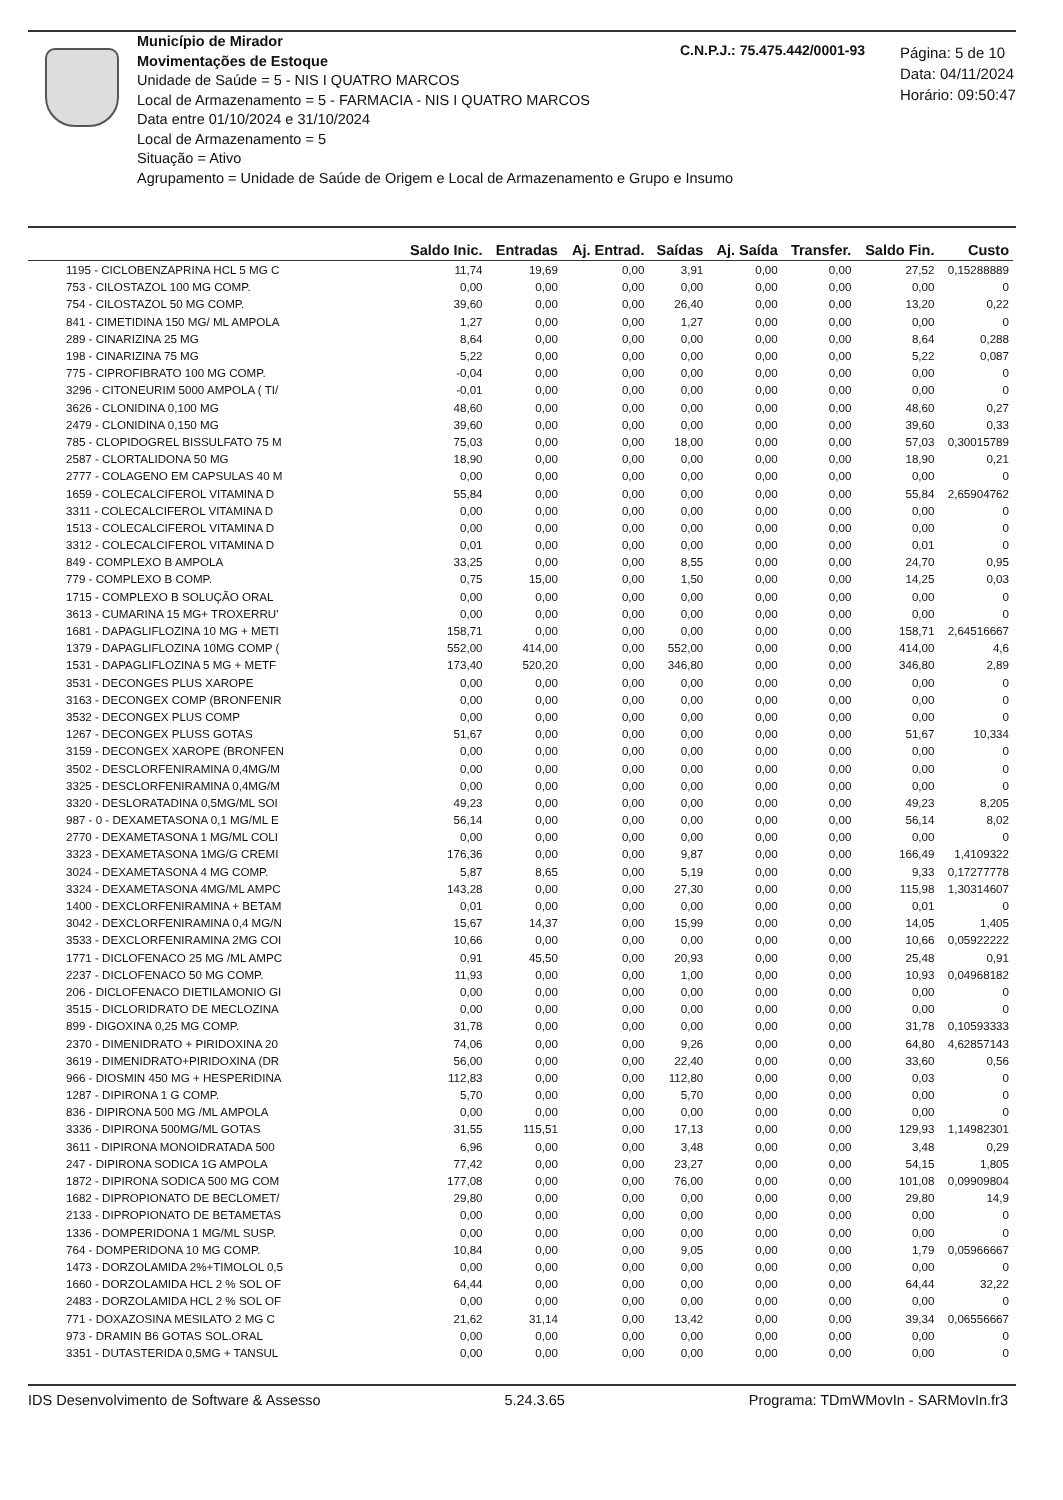Município de Mirador
Movimentações de Estoque
Unidade de Saúde = 5 - NIS I QUATRO MARCOS
Local de Armazenamento = 5 - FARMACIA - NIS I QUATRO MARCOS
Data entre 01/10/2024 e 31/10/2024
Local de Armazenamento = 5
Situação = Ativo
Agrupamento = Unidade de Saúde de Origem e Local de Armazenamento e Grupo e Insumo
C.N.P.J.: 75.475.442/0001-93
Página: 5 de 10
Data: 04/11/2024
Horário: 09:50:47
| | Saldo Inic. | Entradas | Aj. Entrad. | Saídas | Aj. Saída | Transfer. | Saldo Fin. | Custo |
| --- | --- | --- | --- | --- | --- | --- | --- | --- |
| 1195 - CICLOBENZAPRINA HCL 5 MG C | 11,74 | 19,69 | 0,00 | 3,91 | 0,00 | 0,00 | 27,52 | 0,15288889 |
| 753 - CILOSTAZOL 100 MG COMP. | 0,00 | 0,00 | 0,00 | 0,00 | 0,00 | 0,00 | 0,00 | 0 |
| 754 - CILOSTAZOL 50 MG COMP. | 39,60 | 0,00 | 0,00 | 26,40 | 0,00 | 0,00 | 13,20 | 0,22 |
| 841 - CIMETIDINA 150 MG/ ML AMPOLA | 1,27 | 0,00 | 0,00 | 1,27 | 0,00 | 0,00 | 0,00 | 0 |
| 289 - CINARIZINA 25 MG | 8,64 | 0,00 | 0,00 | 0,00 | 0,00 | 0,00 | 8,64 | 0,288 |
| 198 - CINARIZINA 75 MG | 5,22 | 0,00 | 0,00 | 0,00 | 0,00 | 0,00 | 5,22 | 0,087 |
| 775 - CIPROFIBRATO 100 MG COMP. | -0,04 | 0,00 | 0,00 | 0,00 | 0,00 | 0,00 | 0,00 | 0 |
| 3296 - CITONEURIM 5000 AMPOLA ( TI/ | -0,01 | 0,00 | 0,00 | 0,00 | 0,00 | 0,00 | 0,00 | 0 |
| 3626 - CLONIDINA 0,100 MG | 48,60 | 0,00 | 0,00 | 0,00 | 0,00 | 0,00 | 48,60 | 0,27 |
| 2479 - CLONIDINA 0,150 MG | 39,60 | 0,00 | 0,00 | 0,00 | 0,00 | 0,00 | 39,60 | 0,33 |
| 785 - CLOPIDOGREL BISSULFATO 75 M | 75,03 | 0,00 | 0,00 | 18,00 | 0,00 | 0,00 | 57,03 | 0,30015789 |
| 2587 - CLORTALIDONA 50 MG | 18,90 | 0,00 | 0,00 | 0,00 | 0,00 | 0,00 | 18,90 | 0,21 |
| 2777 - COLAGENO EM CAPSULAS 40 M | 0,00 | 0,00 | 0,00 | 0,00 | 0,00 | 0,00 | 0,00 | 0 |
| 1659 - COLECALCIFEROL VITAMINA D | 55,84 | 0,00 | 0,00 | 0,00 | 0,00 | 0,00 | 55,84 | 2,65904762 |
| 3311 - COLECALCIFEROL VITAMINA D | 0,00 | 0,00 | 0,00 | 0,00 | 0,00 | 0,00 | 0,00 | 0 |
| 1513 - COLECALCIFEROL VITAMINA D | 0,00 | 0,00 | 0,00 | 0,00 | 0,00 | 0,00 | 0,00 | 0 |
| 3312 - COLECALCIFEROL VITAMINA D | 0,01 | 0,00 | 0,00 | 0,00 | 0,00 | 0,00 | 0,01 | 0 |
| 849 - COMPLEXO B AMPOLA | 33,25 | 0,00 | 0,00 | 8,55 | 0,00 | 0,00 | 24,70 | 0,95 |
| 779 - COMPLEXO B COMP. | 0,75 | 15,00 | 0,00 | 1,50 | 0,00 | 0,00 | 14,25 | 0,03 |
| 1715 - COMPLEXO B SOLUÇÃO ORAL | 0,00 | 0,00 | 0,00 | 0,00 | 0,00 | 0,00 | 0,00 | 0 |
| 3613 - CUMARINA 15 MG+ TROXERRU' | 0,00 | 0,00 | 0,00 | 0,00 | 0,00 | 0,00 | 0,00 | 0 |
| 1681 - DAPAGLIFLOZINA 10 MG + METI | 158,71 | 0,00 | 0,00 | 0,00 | 0,00 | 0,00 | 158,71 | 2,64516667 |
| 1379 - DAPAGLIFLOZINA 10MG COMP ( | 552,00 | 414,00 | 0,00 | 552,00 | 0,00 | 0,00 | 414,00 | 4,6 |
| 1531 - DAPAGLIFLOZINA 5 MG + METF | 173,40 | 520,20 | 0,00 | 346,80 | 0,00 | 0,00 | 346,80 | 2,89 |
| 3531 - DECONGES PLUS XAROPE | 0,00 | 0,00 | 0,00 | 0,00 | 0,00 | 0,00 | 0,00 | 0 |
| 3163 - DECONGEX COMP (BRONFENIR | 0,00 | 0,00 | 0,00 | 0,00 | 0,00 | 0,00 | 0,00 | 0 |
| 3532 - DECONGEX PLUS COMP | 0,00 | 0,00 | 0,00 | 0,00 | 0,00 | 0,00 | 0,00 | 0 |
| 1267 - DECONGEX PLUSS GOTAS | 51,67 | 0,00 | 0,00 | 0,00 | 0,00 | 0,00 | 51,67 | 10,334 |
| 3159 - DECONGEX XAROPE (BRONFEN | 0,00 | 0,00 | 0,00 | 0,00 | 0,00 | 0,00 | 0,00 | 0 |
| 3502 - DESCLORFENIRAMINA 0,4MG/M | 0,00 | 0,00 | 0,00 | 0,00 | 0,00 | 0,00 | 0,00 | 0 |
| 3325 - DESCLORFENIRAMINA 0,4MG/M | 0,00 | 0,00 | 0,00 | 0,00 | 0,00 | 0,00 | 0,00 | 0 |
| 3320 - DESLORATADINA 0,5MG/ML SOI | 49,23 | 0,00 | 0,00 | 0,00 | 0,00 | 0,00 | 49,23 | 8,205 |
| 987 - 0 - DEXAMETASONA 0,1 MG/ML E | 56,14 | 0,00 | 0,00 | 0,00 | 0,00 | 0,00 | 56,14 | 8,02 |
| 2770 - DEXAMETASONA 1 MG/ML COLI | 0,00 | 0,00 | 0,00 | 0,00 | 0,00 | 0,00 | 0,00 | 0 |
| 3323 - DEXAMETASONA 1MG/G CREMI | 176,36 | 0,00 | 0,00 | 9,87 | 0,00 | 0,00 | 166,49 | 1,4109322 |
| 3024 - DEXAMETASONA 4 MG COMP. | 5,87 | 8,65 | 0,00 | 5,19 | 0,00 | 0,00 | 9,33 | 0,17277778 |
| 3324 - DEXAMETASONA 4MG/ML AMPC | 143,28 | 0,00 | 0,00 | 27,30 | 0,00 | 0,00 | 115,98 | 1,30314607 |
| 1400 - DEXCLORFENIRAMINA + BETAM | 0,01 | 0,00 | 0,00 | 0,00 | 0,00 | 0,00 | 0,01 | 0 |
| 3042 - DEXCLORFENIRAMINA 0,4 MG/N | 15,67 | 14,37 | 0,00 | 15,99 | 0,00 | 0,00 | 14,05 | 1,405 |
| 3533 - DEXCLORFENIRAMINA 2MG COI | 10,66 | 0,00 | 0,00 | 0,00 | 0,00 | 0,00 | 10,66 | 0,05922222 |
| 1771 - DICLOFENACO 25 MG /ML AMPC | 0,91 | 45,50 | 0,00 | 20,93 | 0,00 | 0,00 | 25,48 | 0,91 |
| 2237 - DICLOFENACO 50 MG COMP. | 11,93 | 0,00 | 0,00 | 1,00 | 0,00 | 0,00 | 10,93 | 0,04968182 |
| 206 - DICLOFENACO DIETILAMONIO GI | 0,00 | 0,00 | 0,00 | 0,00 | 0,00 | 0,00 | 0,00 | 0 |
| 3515 - DICLORIDRATO DE MECLOZINA | 0,00 | 0,00 | 0,00 | 0,00 | 0,00 | 0,00 | 0,00 | 0 |
| 899 - DIGOXINA 0,25 MG COMP. | 31,78 | 0,00 | 0,00 | 0,00 | 0,00 | 0,00 | 31,78 | 0,10593333 |
| 2370 - DIMENIDRATO + PIRIDOXINA 20 | 74,06 | 0,00 | 0,00 | 9,26 | 0,00 | 0,00 | 64,80 | 4,62857143 |
| 3619 - DIMENIDRATO+PIRIDOXINA (DR | 56,00 | 0,00 | 0,00 | 22,40 | 0,00 | 0,00 | 33,60 | 0,56 |
| 966 - DIOSMIN 450 MG + HESPERIDINA | 112,83 | 0,00 | 0,00 | 112,80 | 0,00 | 0,00 | 0,03 | 0 |
| 1287 - DIPIRONA 1 G COMP. | 5,70 | 0,00 | 0,00 | 5,70 | 0,00 | 0,00 | 0,00 | 0 |
| 836 - DIPIRONA 500 MG /ML AMPOLA | 0,00 | 0,00 | 0,00 | 0,00 | 0,00 | 0,00 | 0,00 | 0 |
| 3336 - DIPIRONA 500MG/ML GOTAS | 31,55 | 115,51 | 0,00 | 17,13 | 0,00 | 0,00 | 129,93 | 1,14982301 |
| 3611 - DIPIRONA MONOIDRATADA 500 | 6,96 | 0,00 | 0,00 | 3,48 | 0,00 | 0,00 | 3,48 | 0,29 |
| 247 - DIPIRONA SODICA 1G AMPOLA | 77,42 | 0,00 | 0,00 | 23,27 | 0,00 | 0,00 | 54,15 | 1,805 |
| 1872 - DIPIRONA SODICA 500 MG COM | 177,08 | 0,00 | 0,00 | 76,00 | 0,00 | 0,00 | 101,08 | 0,09909804 |
| 1682 - DIPROPIONATO DE BECLOMET/ | 29,80 | 0,00 | 0,00 | 0,00 | 0,00 | 0,00 | 29,80 | 14,9 |
| 2133 - DIPROPIONATO DE BETAMETAS | 0,00 | 0,00 | 0,00 | 0,00 | 0,00 | 0,00 | 0,00 | 0 |
| 1336 - DOMPERIDONA 1 MG/ML SUSP. | 0,00 | 0,00 | 0,00 | 0,00 | 0,00 | 0,00 | 0,00 | 0 |
| 764 - DOMPERIDONA 10 MG COMP. | 10,84 | 0,00 | 0,00 | 9,05 | 0,00 | 0,00 | 1,79 | 0,05966667 |
| 1473 - DORZOLAMIDA 2%+TIMOLOL 0,5 | 0,00 | 0,00 | 0,00 | 0,00 | 0,00 | 0,00 | 0,00 | 0 |
| 1660 - DORZOLAMIDA HCL 2 % SOL OF | 64,44 | 0,00 | 0,00 | 0,00 | 0,00 | 0,00 | 64,44 | 32,22 |
| 2483 - DORZOLAMIDA HCL 2 % SOL OF | 0,00 | 0,00 | 0,00 | 0,00 | 0,00 | 0,00 | 0,00 | 0 |
| 771 - DOXAZOSINA MESILATO 2 MG C | 21,62 | 31,14 | 0,00 | 13,42 | 0,00 | 0,00 | 39,34 | 0,06556667 |
| 973 - DRAMIN B6 GOTAS SOL.ORAL | 0,00 | 0,00 | 0,00 | 0,00 | 0,00 | 0,00 | 0,00 | 0 |
| 3351 - DUTASTERIDA 0,5MG + TANSUL | 0,00 | 0,00 | 0,00 | 0,00 | 0,00 | 0,00 | 0,00 | 0 |
IDS Desenvolvimento de Software & Assesso 5.24.3.65 Programa: TDmWMovIn - SARMovIn.fr3